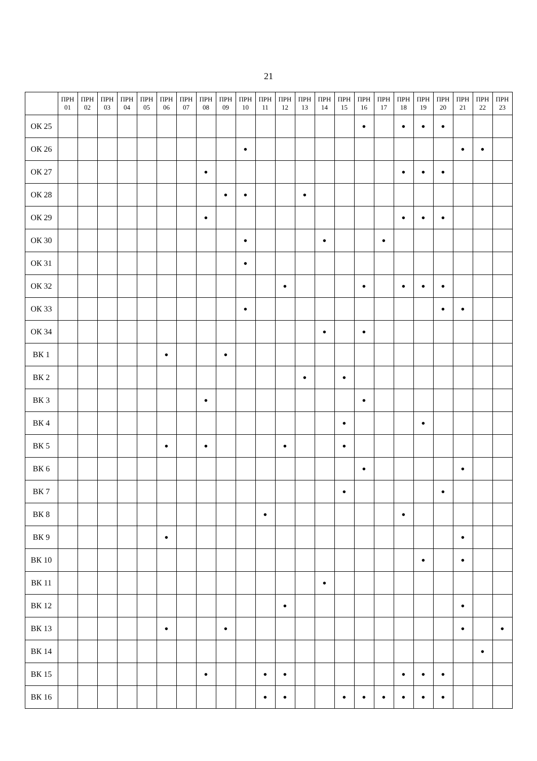21
| | ПРН 01 | ПРН 02 | ПРН 03 | ПРН 04 | ПРН 05 | ПРН 06 | ПРН 07 | ПРН 08 | ПРН 09 | ПРН 10 | ПРН 11 | ПРН 12 | ПРН 13 | ПРН 14 | ПРН 15 | ПРН 16 | ПРН 17 | ПРН 18 | ПРН 19 | ПРН 20 | ПРН 21 | ПРН 22 | ПРН 23 |
| --- | --- | --- | --- | --- | --- | --- | --- | --- | --- | --- | --- | --- | --- | --- | --- | --- | --- | --- | --- | --- | --- | --- | --- |
| ОК 25 | | | | | | | | | | | | | | | | ● | | ● | ● | ● | | | |
| ОК 26 | | | | | | | | | | ● | | | | | | | | | | | ● | ● | |
| ОК 27 | | | | | | | | ● | | | | | | | | | | ● | ● | ● | | | |
| ОК 28 | | | | | | | | | ● | ● | | | ● | | | | | | | | | | |
| ОК 29 | | | | | | | | ● | | | | | | | | | | ● | ● | ● | | | |
| ОК 30 | | | | | | | | | | ● | | | | ● | | | ● | | | | | | |
| ОК 31 | | | | | | | | | | ● | | | | | | | | | | | | | |
| ОК 32 | | | | | | | | | | | | ● | | | | ● | | ● | ● | ● | | | |
| ОК 33 | | | | | | | | | | ● | | | | | | | | | | ● | ● | | |
| ОК 34 | | | | | | | | | | | | | | ● | | ● | | | | | | | |
| ВК 1 | | | | | | ● | | | ● | | | | | | | | | | | | | | |
| ВК 2 | | | | | | | | | | | | | ● | | ● | | | | | | | | |
| ВК 3 | | | | | | | | ● | | | | | | | | ● | | | | | | | |
| ВК 4 | | | | | | | | | | | | | | | ● | | | | ● | | | | |
| ВК 5 | | | | | | ● | | ● | | | | ● | | | ● | | | | | | | | |
| ВК 6 | | | | | | | | | | | | | | | | ● | | | | | ● | | |
| ВК 7 | | | | | | | | | | | | | | | ● | | | | | ● | | | |
| ВК 8 | | | | | | | | | | | ● | | | | | | | ● | | | | | |
| ВК 9 | | | | | | ● | | | | | | | | | | | | | | | ● | | |
| ВК 10 | | | | | | | | | | | | | | | | | | | ● | | ● | | |
| ВК 11 | | | | | | | | | | | | | | ● | | | | | | | | | |
| ВК 12 | | | | | | | | | | | | ● | | | | | | | | | ● | | |
| ВК 13 | | | | | | ● | | | ● | | | | | | | | | | | | ● | | ● |
| ВК 14 | | | | | | | | | | | | | | | | | | | | | | ● | |
| ВК 15 | | | | | | | | ● | | | ● | ● | | | | | | ● | ● | ● | | | |
| ВК 16 | | | | | | | | | | | ● | ● | | | ● | ● | ● | ● | ● | ● | | | |